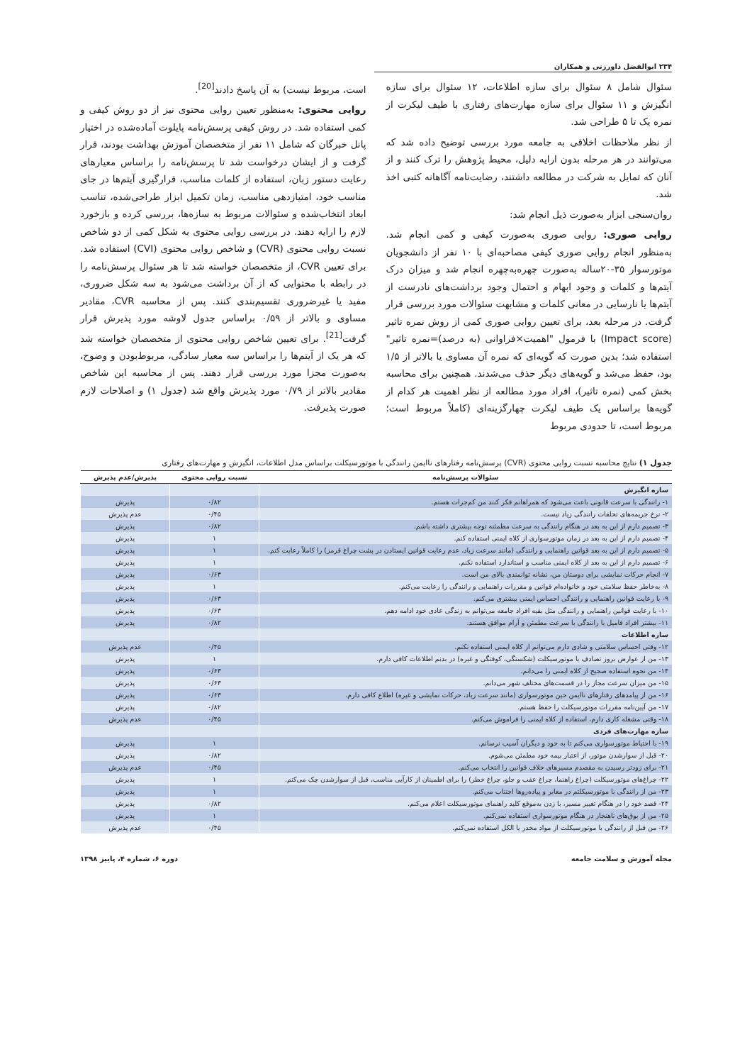۲۳۴ ابوالفضل داورزنی و همکاران
سئوال شامل ۸ سئوال برای سازه اطلاعات، ۱۲ سئوال برای سازه انگیزش و ۱۱ سئوال برای سازه مهارت‌های رفتاری با طیف لیکرت از نمره یک تا ۵ طراحی شد.
از نظر ملاحظات اخلاقی به جامعه مورد بررسی توضیح داده شد که می‌توانند در هر مرحله بدون ارایه دلیل، محیط پژوهش را ترک کنند و از آنان که تمایل به شرکت در مطالعه داشتند، رضایت‌نامه آگاهانه کتبی اخذ شد.
روان‌سنجی ابزار به‌صورت ذیل انجام شد:
روایی صوری: روایی صوری به‌صورت کیفی و کمی انجام شد. به‌منظور انجام روایی صوری کیفی مصاحبه‌ای با ۱۰ نفر از دانشجویان موتورسوار ۳۵-۲۰ساله به‌صورت چهره‌به‌چهره انجام شد و میزان درک آیتم‌ها و کلمات و وجود ابهام و احتمال وجود برداشت‌های نادرست از آیتم‌ها یا نارسایی در معانی کلمات و مشابهت سئوالات مورد بررسی قرار گرفت. در مرحله بعد، برای تعیین روایی صوری کمی از روش نمره تاثیر (Impact score) با فرمول "اهمیت×فراوانی (به درصد)=نمره تاثیر" استفاده شد؛ بدین صورت که گویه‌ای که نمره آن مساوی یا بالاتر از ۱/۵ بود، حفظ می‌شد و گویه‌های دیگر حذف می‌شدند. همچنین برای محاسبه بخش کمی (نمره تاثیر)، افراد مورد مطالعه از نظر اهمیت هر کدام از گویه‌ها براساس یک طیف لیکرت چهارگزینه‌ای (کاملاً مربوط است؛ مربوط است، تا حدودی مربوط
است، مربوط نیست) به آن پاسخ دادند<sup>[20]</sup>.
روایی محتوی: به‌منظور تعیین روایی محتوی نیز از دو روش کیفی و کمی استفاده شد. در روش کیفی پرسش‌نامه پایلوت آماده‌شده در اختیار پانل خبرگان که شامل ۱۱ نفر از متخصصان آموزش بهداشت بودند، قرار گرفت و از ایشان درخواست شد تا پرسش‌نامه را براساس معیارهای رعایت دستور زبان، استفاده از کلمات مناسب، قرارگیری آیتم‌ها در جای مناسب خود، امتیازدهی مناسب، زمان تکمیل ابزار طراحی‌شده، تناسب ابعاد انتخاب‌شده و سئوالات مربوط به سازه‌ها، بررسی کرده و بازخورد لازم را ارایه دهند. در بررسی روایی محتوی به شکل کمی از دو شاخص نسبت روایی محتوی (CVR) و شاخص روایی محتوی (CVI) استفاده شد. برای تعیین CVR، از متخصصان خواسته شد تا هر سئوال پرسش‌نامه را در رابطه با محتوایی که از آن برداشت می‌شود به سه شکل ضروری، مفید یا غیرضروری تقسیم‌بندی کنند. پس از محاسبه CVR، مقادیر مساوی و بالاتر از ۰/۵۹ براساس جدول لاوشه مورد پذیرش قرار گرفت<sup>[21]</sup>. برای تعیین شاخص روایی محتوی از متخصصان خواسته شد که هر یک از آیتم‌ها را براساس سه معیار سادگی، مربوط‌بودن و وضوح، به‌صورت مجزا مورد بررسی قرار دهند. پس از محاسبه این شاخص مقادیر بالاتر از ۰/۷۹ مورد پذیرش واقع شد (جدول ۱) و اصلاحات لازم صورت پذیرفت.
جدول ۱) نتایج محاسبه نسبت روایی محتوی (CVR) پرسش‌نامه رفتارهای ناایمن رانندگی با موتورسیکلت براساس مدل اطلاعات، انگیزش و مهارت‌های رفتاری
| سئوالات پرسش‌نامه | نسبت روایی محتوی | پذیرش/عدم پذیرش |
| --- | --- | --- |
| سازه انگیزش | | |
| ۱- رانندگی با سرعت قانونی باعث می‌شود که همراهانم فکر کنند من کم‌جرات هستم. | ۰/۸۲ | پذیرش |
| ۲- نرخ جریمه‌های تخلفات رانندگی زیاد نیست. | ۰/۴۵ | عدم پذیرش |
| ۳- تصمیم دارم از این به بعد در هنگام رانندگی به سرعت مطمئنه توجه بیشتری داشته باشم. | ۰/۸۲ | پذیرش |
| ۴- تصمیم دارم از این به بعد در زمان موتورسواری از کلاه ایمنی استفاده کنم. | ۱ | پذیرش |
| ۵- تصمیم دارم از این به بعد قوانین راهنمایی و رانندگی (مانند سرعت زیاد، عدم رعایت قوانین ایستادن در پشت چراغ قرمز) را کاملاً رعایت کنم. | ۱ | پذیرش |
| ۶- تصمیم دارم از این به بعد از کلاه ایمنی مناسب و استاندارد استفاده نکنم. | ۱ | پذیرش |
| ۷- انجام حرکات نمایشی برای دوستان من، نشانه توانمندی بالای من است. | ۰/۶۳ | پذیرش |
| ۸- به‌خاطر حفظ سلامتی خود و خانواده‌ام قوانین و مقررات راهنمایی و رانندگی را رعایت می‌کنم. | ۱ | پذیرش |
| ۹- با رعایت قوانین راهنمایی و رانندگی احساس ایمنی بیشتری می‌کنم. | ۰/۶۳ | پذیرش |
| ۱۰- با رعایت قوانین راهنمایی و رانندگی مثل بقیه افراد جامعه می‌توانم به زندگی عادی خود ادامه دهم. | ۰/۶۳ | پذیرش |
| ۱۱- بیشتر افراد فامیل با رانندگی با سرعت مطمئن و آرام موافق هستند. | ۰/۸۲ | پذیرش |
| سازه اطلاعات | | |
| ۱۲- وقتی احساس سلامتی و شادی دارم می‌توانم از کلاه ایمنی استفاده نکنم. | ۰/۴۵ | عدم پذیرش |
| ۱۳- من از عوارض بروز تصادف با موتورسیکلت (شکستگی، کوفتگی و غیره) در بدنم اطلاعات کافی دارم. | ۱ | پذیرش |
| ۱۴- من نحوه استفاده صحیح از کلاه ایمنی را می‌دانم. | ۰/۶۳ | پذیرش |
| ۱۵- من میزان سرعت مجاز را در قسمت‌های مختلف شهر می‌دانم. | ۰/۶۳ | پذیرش |
| ۱۶- من از پیامدهای رفتارهای ناایمن حین موتورسواری (مانند سرعت زیاد، حرکات نمایشی و غیره) اطلاع کافی دارم. | ۰/۶۳ | پذیرش |
| ۱۷- من آیین‌نامه مقررات موتورسیکلت را حفظ هستم. | ۰/۸۲ | پذیرش |
| ۱۸- وقتی مشغله کاری دارم، استفاده از کلاه ایمنی را فراموش می‌کنم. | ۰/۴۵ | عدم پذیرش |
| سازه مهارت‌های فردی | | |
| ۱۹- با احتیاط موتورسواری می‌کنم تا به خود و دیگران آسیب نرسانم. | ۱ | پذیرش |
| ۲۰- قبل از سوارشدن موتور، از اعتبار بیمه خود مطمئن می‌شوم. | ۰/۸۲ | پذیرش |
| ۲۱- برای زودتر رسیدن به مقصدم مسیرهای خلاف قوانین را انتخاب می‌کنم. | ۰/۴۵ | عدم پذیرش |
| ۲۲- چراغ‌های موتورسیکلت (چراغ راهنما، چراغ عقب و جلو، چراغ خطر) را برای اطمینان از کارآیی مناسب، قبل از سوارشدن چک می‌کنم. | ۱ | پذیرش |
| ۲۳- من از رانندگی با موتورسیکلتم در معابر و پیاده‌روها اجتناب می‌کنم. | ۱ | پذیرش |
| ۲۴- قصد خود را در هنگام تغییر مسیر، با زدن به‌موقع کلید راهنمای موتورسیکلت اعلام می‌کنم. | ۰/۸۲ | پذیرش |
| ۲۵- من از بوق‌های ناهنجار در هنگام موتورسواری استفاده نمی‌کنم. | ۱ | پذیرش |
| ۲۶- من قبل از رانندگی با موتورسیکلت از مواد مخدر یا الکل استفاده نمی‌کنم. | ۰/۴۵ | عدم پذیرش |
مجله آموزش و سلامت جامعه دوره ۶، شماره ۴، پاییز ۱۳۹۸